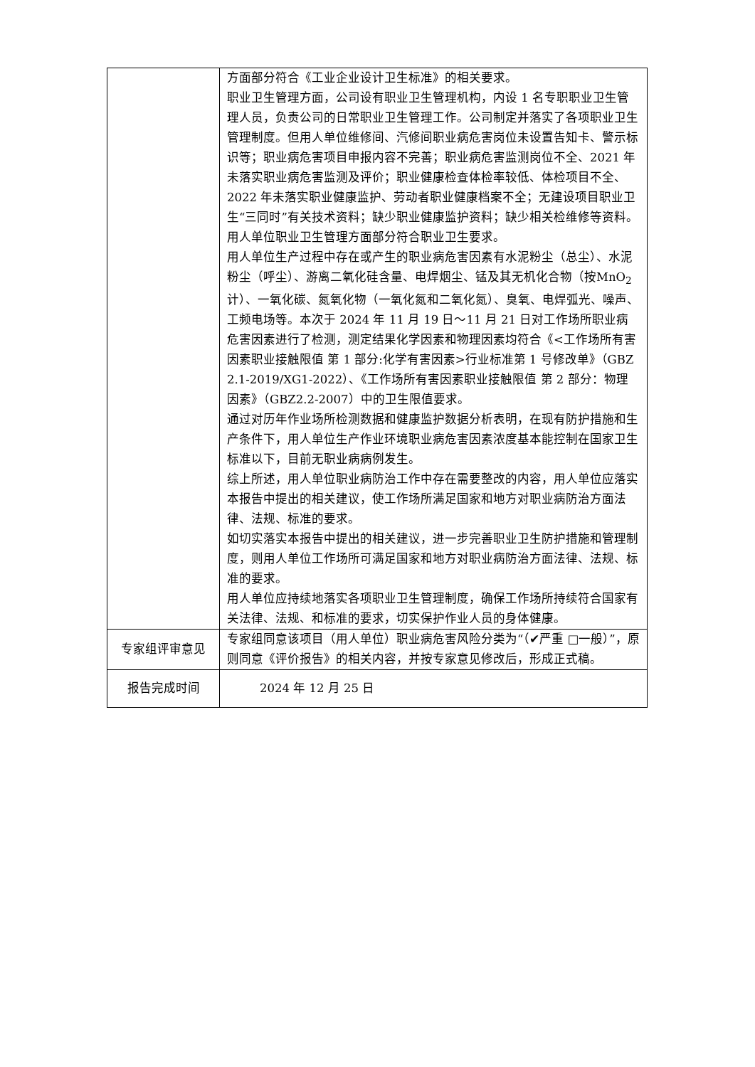| | 方面部分符合《工业企业设计卫生标准》的相关要求。 职业卫生管理方面，公司设有职业卫生管理机构，内设 1 名专职职业卫生管理人员，负责公司的日常职业卫生管理工作。公司制定并落实了各项职业卫生管理制度。但用人单位维修间、汽修间职业病危害岗位未设置告知卡、警示标识等；职业病危害项目申报内容不完善；职业病危害监测岗位不全、2021 年未落实职业病危害监测及评价；职业健康检查体检率较低、体检项目不全、2022 年未落实职业健康监护、劳动者职业健康档案不全；无建设项目职业卫生“三同时”有关技术资料；缺少职业健康监护资料；缺少相关检维修等资料。用人单位职业卫生管理方面部分符合职业卫生要求。 用人单位生产过程中存在或产生的职业病危害因素有水泥粉尘（总尘）、水泥粉尘（呼尘）、游离二氧化硅含量、电焊烟尘、锰及其无机化合物（按MnO<sub>2</sub>计）、一氧化碳、氮氧化物（一氧化氮和二氧化氮）、臭氧、电焊弧光、噪声、工频电场等。本次于 2024 年 11 月 19 日～11 月 21 日对工作场所职业病危害因素进行了检测，测定结果化学因素和物理因素均符合《<工作场所有害因素职业接触限值 第 1 部分:化学有害因素>行业标准第 1 号修改单》（GBZ 2.1-2019/XG1-2022）、《工作场所有害因素职业接触限值 第 2 部分：物理因素》（GBZ2.2-2007）中的卫生限值要求。 通过对历年作业场所检测数据和健康监护数据分析表明，在现有防护措施和生产条件下，用人单位生产作业环境职业病危害因素浓度基本能控制在国家卫生标准以下，目前无职业病病例发生。 综上所述，用人单位职业病防治工作中存在需要整改的内容，用人单位应落实本报告中提出的相关建议，使工作场所满足国家和地方对职业病防治方面法律、法规、标准的要求。 如切实落实本报告中提出的相关建议，进一步完善职业卫生防护措施和管理制度，则用人单位工作场所可满足国家和地方对职业病防治方面法律、法规、标准的要求。 用人单位应持续地落实各项职业卫生管理制度，确保工作场所持续符合国家有关法律、法规、和标准的要求，切实保护作业人员的身体健康。 |
| 专家组评审意见 | 专家组同意该项目（用人单位）职业病危害风险分类为“（✔严重 □一般）”，原则同意《评价报告》的相关内容，并按专家意见修改后，形成正式稿。 |
| 报告完成时间 | 2024 年 12 月 25 日 |